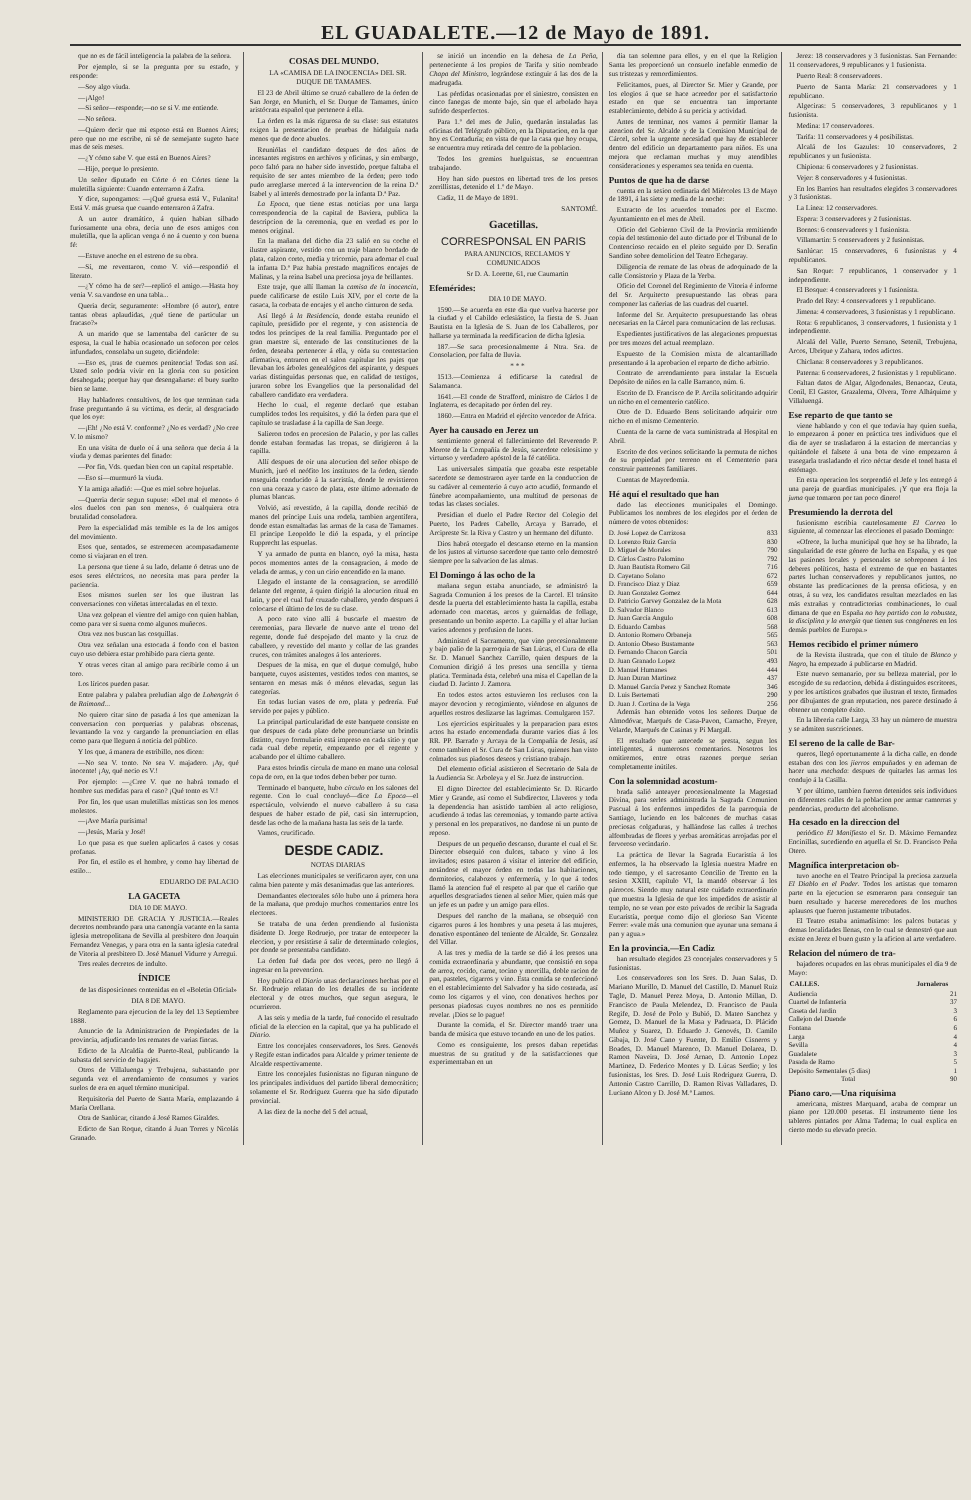EL GUADALETE.—12 de Mayo de 1891.
que no es de fácil inteligencia la palabra de la señora.
Por ejemplo, si se la pregunta por su estado, y responde:
—Soy algo viuda.
—¡Algo!
—Si señor—responde;—no se si V. me entiende.
—No señora.
—Quiero decir que mi esposo está en Buenos Aires; pero que no me escribe, ni sé de semejante sugeto hace mas de seis meses.
—¿Y cómo sabe V. que está en Buenos Aires?
—Hijo, porque lo presiento.
Un señor diputado en Córte ó en Córtes tiene la muletilla siguiente: Cuando enterraron á Zafra.
Y dice, supongamos: —¡Qué gruesa está V., Fulanita! Está V. más gruesa que cuando enterraron á Zafra.
A un autor dramático, á quien habian silbado furiosamente una obra, decia uno de esos amigos con muletilla, que la aplican venga ó no á cuento y con buena fé:
—Estuve anoche en el estreno de su obra.
—Sí, me reventaron, como V. vió—respondió el literato.
—¿Y cómo ha de ser?—replicó el amigo.—Hasta hoy venia V. sa.vandose en una tabla...
Queria decir, seguramente: «Hombre (ó autor), entre tantas obras aplaudidas, ¿qué tiene de particular un fracaso?»
A un marido que se lamentaba del carácter de su esposa, la cual le habia ocasionado un sofocon por celos infundados, consolaba un sugeto, diciéndole:
—Eso es, ¡tras de cuernos penitencia! Todas son así. Usted solo podria vivir en la gloria con su posicion desahogada; porque hay que desengañarse: el buey suelto bien se lame.
Hay habladores consultivos, de los que terminan cada frase preguntando á su víctima, es decir, al desgraciado que los oye:
—¡Eh! ¿No está V. conforme? ¿No es verdad? ¿No cree V. lo mismo?
En una visita de duelo oí á una señora que decia á la viuda y demas parientes del finado:
—Por fin, Vds. quedan bien con un capital respetable.
—Eso sí—murmuró la viuda.
Y la amiga añadió: —Que es miel sobre hojuelas.
—Querria decir segun supuse: «Del mal el menos» ó «los duelos con pan son menos», ó cualquiera otra brutalidad consoladora.
Pero la especialidad más temible es la de los amigos del movimiento.
Esos que, sentados, se estremecen acompasadamente como si viajaran en el tren.
La persona que tiene á su lado, delante ó detras uno de esos seres eléctricos, no necesita mas para perder la paciencia.
Esos mismos suelen ser los que ilustran las conversaciones con viñetas intercaladas en el texto.
Una vez golpean el vientre del amigo con quien hablan, como para ver si suena como algunos muñecos.
Otra vez nos buscan las cosquillas.
Otra vez señalan una estocada á fondo con el baston cuyo uso debiera estar prohibido para cierta gente.
Y otras veces citan al amigo para recibirle como á un toro.
Los líricos pueden pasar.
Entre palabra y palabra preludian algo de Lohengrin ó de Raimond...
No quiero citar sino de pasada á los que amenizan la conversacion con porquerias y palabras obscenas, levantando la voz y cargando la pronunciacion en ellas como para que lleguen á noticia del público.
Y los que, á manera de estribillo, nos dicen:
—No sea V. tonto. No sea V. majadero. ¡Ay, qué inocente! ¡Ay, qué necio es V.!
Por ejemplo: —¿Cree V. que no habrá tomado el hombre sus medidas para el caso? ¡Qué tonto es V.!
Por fin, los que usan muletillas místicas son los menos molestos.
—¡Ave María purísima!
—¡Jesús, María y José!
Lo que pasa es que suelen aplicarlos á casos y cosas profanas.
Por fin, el estilo es el hombre, y como hay libertad de estilo...
EDUARDO DE PALACIO
LA GACETA
DIA 10 DE MAYO.
MINISTERIO DE GRACIA Y JUSTICIA.—Reales decretos nombrando para una canongía vacante en la santa iglesia metropolitana de Sevilla al presbitero don Joaquin Fernandez Venegas, y para otra en la santa iglesia catedral de Vitoria al presbitero D. José Manuel Vidurre y Arregui.
Tres reales decretos de indulto.
ÍNDICE
de las disposiciones contenidas en el «Boletin Oficial»
DIA 8 DE MAYO.
Reglamento para ejecucion de la ley del 13 Septiembre 1888.
Anuncio de la Administracion de Propiedades de la provincia, adjudicando los remates de varias fincas.
Edicto de la Alcaldía de Puerto-Real, publicando la subasta del servicio de bagajes.
Otros de Villaluenga y Trebujena, subastando por segunda vez el arrendamiento de consumos y varios suelos de era en aquel término municipal.
Requisitoria del Puerto de Santa María, emplazando á María Orellana.
Otra de Sanlúcar, citando á José Ramos Giraldes.
Edicto de San Roque, citando á Juan Torres y Nicolás Granado.
COSAS DEL MUNDO.
LA «CAMISA DE LA INOCENCIA» DEL SR. DUQUE DE TAMAMES.
El 23 de Abril último se cruzó caballero de la órden de San Jorge, en Munich, el Sr. Duque de Tamames, único aristócrata español que pertenece á ella.
La órden es la más rigurosa de su clase: sus estatutos exigen la presentacion de pruebas de hidalguía nada menos que de doce abuelos.
Reuniólas el candidato despues de dos años de incesantes registros en archivos y oficinas, y sin embargo, poco faltó para no haber sido investido, porque faltaba el requisito de ser antes miembro de la órden; pero todo pudo arreglarse merced á la intervencion de la reina D.ª Isabel y al interés demostrado por la infanta D.ª Paz.
La Epoca, que tiene estas noticias por una larga correspondencia de la capital de Baviera, publica la descripcion de la ceremonia, que en verdad es por lo menos original.
En la mañana del dicho dia 23 salió en su coche el ilustre aspirante, vestido con un traje blanco bordado de plata, calzon corto, media y tricornio, para adornar el cual la infanta D.ª Paz habia prestado magníficos encajes de Malinas, y la reina Isabel una preciosa joya de brillantes.
Este traje, que allí llaman la camisa de la inocencia, puede calificarse de estilo Luis XIV, por el corte de la casaca, la corbata de encajes y el ancho cinturon de seda.
Así llegó á la Residencia, donde estaba reunido el capítulo, presidido por el regente, y con asistencia de todos los príncipes de la real familia. Preguntado por el gran maestre si, enterado de las constituciones de la órden, deseaba pertenecer á ella, y oida su contestacion afirmativa, entraron en el salon capitular los pajes que llevaban los árboles genealógicos del aspirante, y despues varias distinguidas personas que, en calidad de testigos, juraron sobre los Evangelios que la personalidad del caballero candidato era verdadera.
Hecho lo cual, el regente declaró que estaban cumplidos todos los requisitos, y dió la órden para que el capítulo se trasladase á la capilla de San Jorge.
Salieron todos en procesion de Palacio, y por las calles donde estaban formadas las tropas, se dirigieron á la capilla.
Allí despues de oir una alocucion del señor obispo de Munich, juró el neófito los institutos de la órden, siendo enseguida conducido á la sacristía, donde le revistieron con una coraza y casco de plata, este último adornado de plumas blancas.
Volvió, así revestido, á la capilla, donde recibió de manos del príncipe Luis una rodela, tambien argentífera, donde estan esmaltadas las armas de la casa de Tamames. El príncipe Leopoldo le dió la espada, y el príncipe Rupprecht las espuelas.
Y ya armado de punta en blanco, oyó la misa, hasta pocos momentos antes de la consagracion, á modo de velada de armas, y con un cirio encendido en la mano.
Llegado el instante de la consagracion, se arrodilló delante del regente, á quien dirigió la alocucion ritual en latin, y por el cual fué cruzado caballero, yendo despues á colocarse el último de los de su clase.
A poco rato vino allí á buscarle el maestro de ceremonias, para llevarle de nuevo ante el trono del regente, donde fué despojado del manto y la cruz de caballero, y revestido del manto y collar de las grandes cruces, con trámites analogos á los anteriores.
Despues de la misa, en que el duque comulgó, hubo banquete, cuyos asistentes, vestidos todos con mantos, se sentaron en mesas más ó ménos elevadas, segun las categorías.
En todas lucian vasos de oro, plata y pedrería. Fué servido por pajes y público.
La principal particularidad de este banquete consiste en que despues de cada plato debe pronunciarse un brindis distinto, cuyo formulario está impreso en cada sitio y que cada cual debe repetir, empezando por el regente y acabando por el último caballero.
Para estos brindis circula de mano en mano una colosal copa de oro, en la que todos deben beber por turno.
Terminado el banquete, hubo círculo en los salones del regente. Con lo cual concluyó—dice La Epoca—el espectáculo, volviendo el nuevo caballero á su casa despues de haber estado de pié, casi sin interrupcion, desde las ocho de la mañana hasta las seis de la tarde.
Vamos, crucificado.
DESDE CADIZ.
NOTAS DIARIAS
Las elecciones municipales se verificaron ayer, con una calma bien patente y más desanimadas que las anteriores.
Demandantes electorales sólo hubo uno á primera hora de la mañana, que produjo muchos comentarios entre los electores.
Se trataba de una órden prendiendo al fusionista disidente D. Jorge Rodruejo, por tratar de entorpecer la eleccion, y por resistirse á salir de determinado colegios, por donde se presentaba candidato.
La órden fué dada por dos veces, pero no llegó á ingresar en la prevencion.
Hoy publica el Diario unas declaraciones hechas por el Sr. Rodruejo relatan do los detalles de su incidente electoral y de otros muchos, que segun asegura, le ocurrieron.
A las seis y media de la tarde, fué conocido el resultado oficial de la eleccion en la capital, que ya ha publicado el Diario.
Entre los concejales conservadores, los Sres. Genovés y Regife estan indicados para Alcalde y primer teniente de Alcalde respectivamente.
Entre los concejales fusionistas no figuran ninguno de los principales individuos del partido liberal democrático; solamente el Sr. Rodriguez Guerra que ha sido diputado provincial.
A las diez de la noche del 5 del actual,
se inició un incendio en la dehesa de La Peña, perteneciente á los propios de Tarifa y sitio nombrado Chapa del Ministro, lográndose extinguir á las dos de la madrugada.
Las pérdidas ocasionadas por el siniestro, consisten en cinco fanegas de monte bajo, sin que el arbolado haya sufrido desperfectos.
Para 1.º del mes de Julio, quedarán instaladas las oficinas del Telégrafo público, en la Diputacion, en la que hoy es Contaduría; en vista de que la casa que hoy ocupa, se encuentra muy retirada del centro de la poblacion.
Todos los gremios huelguistas, se encuentran trabajando.
Hoy han sido puestos en libertad tres de los presos zorrillistas, detenido el 1.º de Mayo.
Cadiz, 11 de Mayo de 1891.
SANTOMÉ.
Gacetillas.
CORRESPONSAL EN PARIS
PARA ANUNCIOS, RECLAMOS Y COMUNICADOS
Sr D. A. Lorette, 61, rue Caumartin
Efemérides:
DIA 10 DE MAYO.
1590.—Se acuerda en este dia que vuelva hacerse por la ciudad y el Cabildo eclesiástico, la fiesta de S. Juan Bautista en la Iglesia de S. Juan de los Caballeros, por hallarse ya terminada la reedificacion de dicha Iglesia.
187.—Se saca procesionalmente á Ntra. Sra. de Consolacion, por falta de lluvia.
* * *
1513.—Comienza á edificarse la catedral de Salamanca.
1641.—El conde de Strafford, ministro de Cárlos I de Inglaterra, es decapitado por órden del rey.
1860.—Entra en Madrid el ejército vencedor de Africa.
Ayer ha causado en Jerez un
sentimiento general el fallecimiento del Reverendo P. Morote de la Compañía de Jesús, sacerdote celosísimo y virtuoso y verdadero apóstol de la fé católica.
Las universales simpatía que gozaba este respetable sacerdote se demostraron ayer tarde en la conduccion de su cadáver al cementerio á cuyo acto acudió, formando el fúnebre acompañamiento, una multitud de personas de todas las clases sociales.
Presidian el duelo el Padre Rector del Colegio del Puerto, los Padres Cabello, Arcaya y Barrado, el Arcipreste Sr. la Riva y Castro y un hermano del difunto.
Dios habrá otorgado el descanso eterno en la mansion de los justos al virtuoso sacerdote que tanto celo demostró siempre por la salvacion de las almas.
El Domingo á las ocho de la
mañana segun estaba anunciado, se administró la Sagrada Comunion á los presos de la Carcel. El tránsito desde la puerta del establecimiento hasta la capilla, estaba adornado con macetas, arcos y guirnaldas de follage, presentando un bonito aspecto. La capilla y el altar lucian varios adornos y profusion de luces.
Administró el Sacramento, que vino procesionalmente y bajo palio de la parroquia de San Lúcas, el Cura de ella Sr. D. Manuel Sanchez Carrillo, quien despues de la Comunion dirigió á los presos una sencilla y tierna platica. Terminada ésta, celebró una misa el Capellan de la ciudad D. Jacinto J. Zamora.
En todos estos actos estuvieron los reclusos con la mayor devocion y recogimiento, viéndose en algunos de aquellos rostros deslizarse las lagrimas. Comulgaron 157.
Los ejercicios espirituales y la preparacion para estos actos ha estado encomendada durante varios dias á los RR. PP. Barrado y Arcaya de la Compañía de Jesús, así como tambien el Sr. Cura de San Lúcas, quienes han visto colmados sus piadosos deseos y cristiano trabajo.
Del elemento oficial asistieron el Secretario de Sala de la Audiencia Sr. Arboleya y el Sr. Juez de instruccion.
El digno Director del establecimiento Sr. D. Ricardo Mier y Grande, así como el Subdirector, Llaveros y toda la dependencia han asistido tambien al acto religioso, acudiendo á todas las ceremonias, y tomando parte activa y personal en los preparativos, no dandose ni un punto de reposo.
Despues de un pequeño descanso, durante el cual el Sr. Director obsequió con dulces, tabaco y vino á los invitados; estos pasaron á visitar el interior del edificio, notándose el mayor órden en todas las habitaciones, dormitorios, calabozos y enfermería, y lo que á todos llamó la atencion fué el respeto al par que el cariño que aquellos desgraciados tienen al señor Mier, quien más que un jefe es un padre y un amigo para ellos.
Despues del rancho de la mañana, se obsequió con cigarros puros á los hombres y una peseta á las mujeres, donativo espontáneo del teniente de Alcalde, Sr. Gonzalez del Villar.
A las tres y media de la tarde se dió á los presos una comida extraordinaria y abundante, que consistió en sopa de arroz, cocido, carne, tocino y morcilla, doble racion de pan, pasteles, cigarros y vino. Esta comida se confeccionó en el establecimiento del Salvador y ha sido costeada, así como los cigarros y el vino, con donativos hechos por personas piadosas cuyos nombres no nos es permitido revelar. ¡Dios se lo pague!
Durante la comida, el Sr. Director mandó traer una banda de música que estuvo tocando en uno de los patios.
Como es consiguiente, los presos daban repetidas muestras de su gratitud y de la satisfacciones que experimentaban en un
dia tan solemne para ellos, y en el que la Religion Santa les proporcionó un consuelo inefable enmedio de sus tristezas y remordimientos.
Felicitamos, pues, al Director Sr. Mier y Grande, por los elogios á que se hace acreedor por el satisfactorio estado en que se encuentra tan importante establecimiento, debido á su pericia y actividad.
Antes de terminar, nos vamos á permitir llamar la atencion del Sr. Alcalde y de la Comision Municipal de Cárcel, sobre la urgente necesidad que hay de establecer dentro del edificio un departamento para niños. Es una mejora que reclaman muchas y muy atendibles consideraciones y esperamos sea tenida en cuenta.
Puntos de que ha de darse
cuenta en la sesion ordinaria del Miércoles 13 de Mayo de 1891, á las siete y media de la noche:
Extracto de los acuerdos tomados por el Excmo. Ayuntamiento en el mes de Abril.
Oficio del Gobierno Civil de la Provincia remitiendo copia del testimonio del auto dictado por el Tribunal de lo Contencioso recaido en el pleito seguido por D. Serafin Sandino sobre demolicion del Teatro Echegaray.
Diligencia de remate de las obras de adoquinado de la calle Consistorio y Plaza de la Yerba.
Oficio del Coronel del Regimiento de Vitoria é informe del Sr. Arquitecto presupuestando las obras para componer las cañerias de las cuadras del cuartel.
Informe del Sr. Arquitecto presupuestando las obras necesarias en la Cárcel para comunicacion de las reclusas.
Expedientes justificativos de las alegaciones propuestas por tres mozos del actual reemplazo.
Expuesto de la Comision mixta de alcantarillado presentando á la aprobacion el reparto de dicho arbitrio.
Contrato de arrendamiento para instalar la Escuela Depósito de niños en la calle Barranco, núm. 6.
Escrito de D. Francisco de P. Arcila solicitando adquirir un nicho en el cementerio católico.
Otro de D. Eduardo Bens solicitando adquirir otro nicho en el mismo Cementerio.
Cuenta de la carne de vaca suministrada al Hospital en Abril.
Escrito de dos vecinos solicitando la permuta de nichos de su propiedad por terreno en el Cementerio para construir panteones familiares.
Cuentas de Mayordomía.
Hé aquí el resultado que han
dado las elecciones municipales el Domingo. Publicamos los nombres de los elegidos por el órden de número de votos obtenidos:
| D. José Lopez de Carrizosa | 833 |
| D. Lorenzo Ruiz García | 830 |
| D. Miguel de Morales | 790 |
| D. Cárlos Castro Palomino | 792 |
| D. Juan Bautista Romero Gil | 716 |
| D. Cayetano Solano | 672 |
| D. Francisco Diaz y Diaz | 659 |
| D. Juan Gonzalez Gomez | 644 |
| D. Patricio Garvey Gonzalez de la Mota | 628 |
| D. Salvador Blanco | 613 |
| D. Juan García Angulo | 608 |
| D. Eduardo Cambas | 568 |
| D. Antonio Romero Orbaneja | 565 |
| D. Antonio Obeso Bustamante | 563 |
| D. Fernando Chacon García | 501 |
| D. Juan Granado Lopez | 493 |
| D. Manuel Humanes | 444 |
| D. Juan Duran Martinez | 437 |
| D. Manuel García Perez y Sanchez Romate | 346 |
| D. Luis Bertemati | 290 |
| D. Juan J. Cortina de la Vega | 256 |
Además han obtenido votos los señores Duque de Almodóvar, Marqués de Casa-Pavon, Camacho, Freyre, Velarde, Marqués de Casinas y Pi Margall.
El resultado que antecede se presta, segun los inteligentes, á numerosos comentarios. Nosotros los omitiremos, entre otras razones porque serian completamente inútiles.
Con la solemnidad acostum-
brada salió anteayer procesionalmente la Magestad Divina, para serles administrada la Sagrada Comunion Pascual á los enfermos impedidos de la parroquia de Santiago, luciendo en los balcones de muchas casas preciosas colgaduras, y hallándose las calles á trechos alfombradas de flores y yerbas aromáticas arrojadas por el fervoroso vecindario.
La práctica de llevar la Sagrada Eucaristía á los enfermos, la ha observado la Iglesia nuestra Madre en todo tiempo, y el sacrosanto Concilio de Trento en la sesion XXIII, capítulo VI, la mandó observar á los párrocos. Siendo muy natural este cuidado extraordinario que muestra la Iglesia de que los impedidos de asistir al templo, no se vean por esto privados de recibir la Sagrada Eucaristía, porque como dijo el glorioso San Vicente Ferrer: «vale más una comunion que ayunar una semana á pan y agua.»
En la provincia.—En Cadiz
han resultado elegidos 23 concejales conservadores y 5 fusionistas.
Los conservadores son los Sres. D. Juan Salas, D. Mariano Murillo, D. Manuel del Castillo, D. Manuel Ruiz Tagle, D. Manuel Perez Moya, D. Antonio Millan, D. Francisco de Paula Melendez, D. Francisco de Paula Regife, D. José de Polo y Bubió, D. Mateo Sanchez y Gomez, D. Manuel de la Masa y Padruaca, D. Plácido Muñoz y Suarez, D. Eduardo J. Genovés, D. Camilo Gibaja, D. José Cano y Fuente, D. Emilio Cisneros y Boades, D. Manuel Marenco, D. Manuel Dolarea, D. Ramon Naveira, D. José Arnao, D. Antonio Lopez Martinez, D. Federico Montes y D. Lúcas Serdio; y los fusionistas, los Sres. D. José Luis Rodriguez Guerra, D. Antonio Castro Carrillo, D. Ramon Rivas Valladares, D. Luciano Alcon y D. José M.ª Lamos.
Jerez: 18 conservadores y 3 fusionistas. San Fernando: 11 conservadores, 9 republicanos y 1 fusionista.
Puerto Real: 8 conservadores.
Puerto de Santa María: 21 conservadores y 1 republicano.
Algeciras: 5 conservadores, 3 republicanos y 1 fusionista.
Medina: 17 conservadores.
Tarifa: 11 conservadores y 4 posibilistas.
Alcalá de los Gazules: 10 conservadores, 2 republicanos y un fusionista.
Chipiona: 6 conservadores y 2 fusionistas.
Vejer: 8 conservadores y 4 fusionistas.
En los Barrios han resultados elegidos 3 conservadores y 3 fusionistas.
La Línea: 12 conservadores.
Espera: 3 conservadores y 2 fusionistas.
Bornos: 6 conservadores y 1 fusionista.
Villamartin: 5 conservadores y 2 fusionistas.
Sanlúcar: 15 conservadores, 6 fusionistas y 4 republicanos.
San Roque: 7 republicanos, 1 conservador y 1 independiente.
El Bosque: 4 conservadores y 1 fusionista.
Prado del Rey: 4 conservadores y 1 republicano.
Jimena: 4 conservadores, 3 fusionistas y 1 republicano.
Rota: 6 republicanos, 3 conservadores, 1 fusionista y 1 independiente.
Alcalá del Valle, Puerto Serrano, Setenil, Trebujena, Arcos, Ubrique y Zahara, todos adictos.
Chiclana: 8 conservadores y 3 republicanos.
Paterna: 6 conservadores, 2 fusionistas y 1 republicano.
Faltan datos de Algar, Algodonales, Benaocaz, Ceuta, Conil, El Gastor, Grazalema, Olvera, Torre Alháquime y Villaluengá.
Ese reparto de que tanto se
viene hablando y con el que todavia hay quien sueña, lo empezaron á poner en práctica tres individuos que el dia de ayer se trasladaron á la estacion de mercancias y quitándole el falsete á una bota de vino empezaron á trasegarla trasladando el rico néctar desde el tonel hasta el estómago.
En esta operacion los sorprendió el Jefe y los entregó á una pareja de guardias municipales. ¡Y que era floja la juma que tomaron por tan poco dinero!
Presumiendo la derrota del
fusionismo escribia cautelosamente El Correo lo siguiente, al comenzar las elecciones el pasado Domingo:
«Ofrece, la lucha municipal que hoy se ha librado, la singularidad de este género de lucha en España, y es que las pasiones locales y personales se sobreponen á los deberes políticos, hasta el extremo de que en bastantes partes luchan conservadores y republicanos juntos, no obstante las predicaciones de la prensa oficiosa, y en otras, á su vez, los candidatos resultan mezclados en las más extrañas y contradictorias combinaciones, lo cual dimana de que en España no hay partido con la robustez, la disciplina y la energía que tienen sus congéneres en los demás pueblos de Europa.»
Hemos recibido el primer número
de la Revista ilustrada, que con el título de Blanco y Negro, ha empezado á publicarse en Madrid.
Este nuevo semanario, por su belleza material, por lo escogido de su redaccion, debida á distinguidos escritores, y por los artísticos grabados que ilustran el texto, firmados por dibujantes de gran reputacion, nos parece destinado á obtener un completo éxito.
En la libreria calle Larga, 33 hay un número de muestra y se admiten suscriciones.
El sereno de la calle de Bar-
queros, llegó oportunamente á la dicha calle, en donde estaban dos con los jierros empuñados y en ademan de hacer una mechada: despues de quitarles las armas los condujo á la Casilla.
Y por último, tambien fueron detenidos seis individuos en diferentes calles de la poblacion por armar camorras y pendencias, producto del alcoholismo.
Ha cesado en la direccion del
periódico El Manifiesto el Sr. D. Máximo Fernandez Encinillas, sucediendo en aquella el Sr. D. Francisco Peña Otero.
Magnífica interpretacion ob-
tuvo anoche en el Teatro Principal la preciosa zarzuela El Diablo en el Poder. Todos los artistas que tomaron parte en la ejecucion se esmeraron para conseguir tan buen resultado y hacerse merecedores de los muchos aplausos que fueron justamente tributados.
El Teatro estaba animadísimo: los palcos butacas y demas localidades llenas, con lo cual se demostró que aun existe en Jerez el buen gusto y la aficion al arte verdadero.
Relacion del número de tra-
bajadores ocupados en las obras municipales el dia 9 de Mayo:
| CALLES. | Jornaleros |
| --- | --- |
| Audiencia | 21 |
| Cuartel de Infantería | 37 |
| Caseta del Jardin | 3 |
| Callejon del Duende | 6 |
| Fontana | 6 |
| Larga | 4 |
| Sevilla | 4 |
| Guadalete | 3 |
| Pasada de Ramo | 5 |
| Depósito Sementales (5 dias) | 1 |
| Total | 90 |
Piano caro.—Una riquísima
americana, mistres Marquand, acaba de comprar un piano por 120.000 pesetas. El instrumento tiene los tableros pintados por Alma Tadema; lo cual explica en cierto modo su elevado precio.